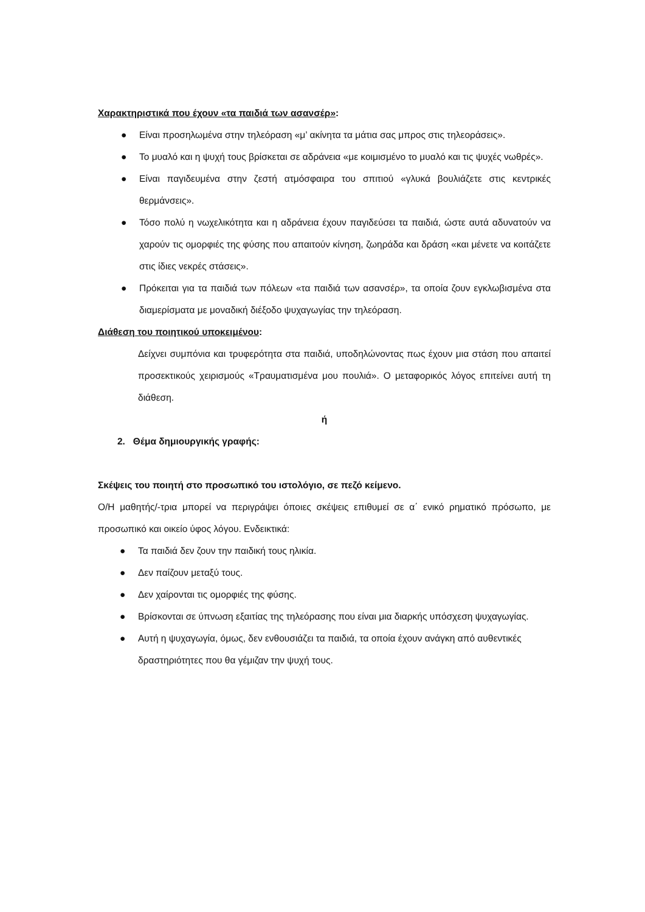Χαρακτηριστικά που έχουν «τα παιδιά των ασανσέρ»:
● Είναι προσηλωμένα στην τηλεόραση «μ’ ακίνητα τα μάτια σας μπρος στις τηλεοράσεις».
● Το μυαλό και η ψυχή τους βρίσκεται σε αδράνεια «με κοιμισμένο το μυαλό και τις ψυχές νωθρές».
● Είναι παγιδευμένα στην ζεστή ατμόσφαιρα του σπιτιού «γλυκά βουλιάζετε στις κεντρικές θερμάνσεις».
● Τόσο πολύ η νωχελικότητα και η αδράνεια έχουν παγιδεύσει τα παιδιά, ώστε αυτά αδυνατούν να χαρούν τις ομορφιές της φύσης που απαιτούν κίνηση, ζωηράδα και δράση «και μένετε να κοιτάζετε στις ίδιες νεκρές στάσεις».
● Πρόκειται για τα παιδιά των πόλεων «τα παιδιά των ασανσέρ», τα οποία ζουν εγκλωβισμένα στα διαμερίσματα με μοναδική διέξοδο ψυχαγωγίας την τηλεόραση.
Διάθεση του ποιητικού υποκειμένου:
Δείχνει συμπόνια και τρυφερότητα στα παιδιά, υποδηλώνοντας πως έχουν μια στάση που απαιτεί προσεκτικούς χειρισμούς «Τραυματισμένα μου πουλιά». Ο μεταφορικός λόγος επιτείνει αυτή τη διάθεση.
ή
2. Θέμα δημιουργικής γραφής:
Σκέψεις του ποιητή στο προσωπικό του ιστολόγιο, σε πεζό κείμενο.
Ο/Η μαθητής/-τρια μπορεί να περιγράψει όποιες σκέψεις επιθυμεί σε α΄ ενικό ρηματικό πρόσωπο, με προσωπικό και οικείο ύφος λόγου. Ενδεικτικά:
● Τα παιδιά δεν ζουν την παιδική τους ηλικία.
● Δεν παίζουν μεταξύ τους.
● Δεν χαίρονται τις ομορφιές της φύσης.
● Βρίσκονται σε ύπνωση εξαιτίας της τηλεόρασης που είναι μια διαρκής υπόσχεση ψυχαγωγίας.
● Αυτή η ψυχαγωγία, όμως, δεν ενθουσιάζει τα παιδιά, τα οποία έχουν ανάγκη από αυθεντικές δραστηριότητες που θα γέμιζαν την ψυχή τους.